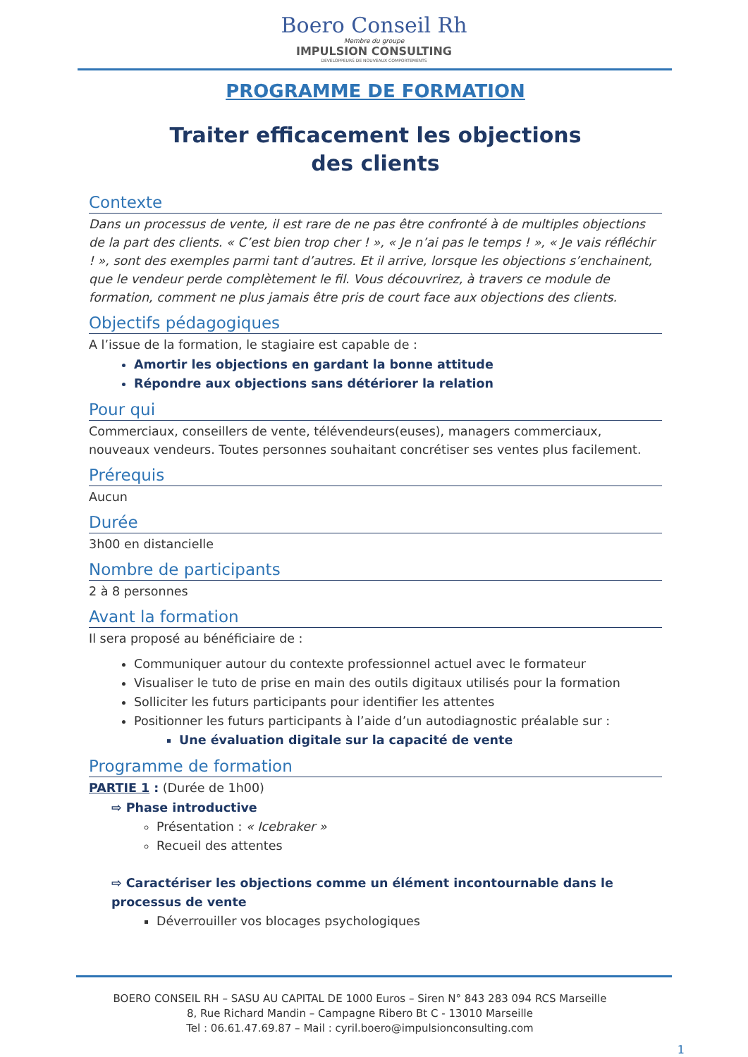Boero Conseil Rh
Membre du groupe
IMPULSION CONSULTING
DEVELOPPEURS DE NOUVEAUX COMPORTEMENTS
PROGRAMME DE FORMATION
Traiter efficacement les objections
des clients
Contexte
Dans un processus de vente, il est rare de ne pas être confronté à de multiples objections de la part des clients. « C’est bien trop cher ! », « Je n’ai pas le temps ! », « Je vais réfléchir ! », sont des exemples parmi tant d’autres. Et il arrive, lorsque les objections s’enchainent, que le vendeur perde complètement le fil. Vous découvrirez, à travers ce module de formation, comment ne plus jamais être pris de court face aux objections des clients.
Objectifs pédagogiques
A l’issue de la formation, le stagiaire est capable de :
Amortir les objections en gardant la bonne attitude
Répondre aux objections sans détériorer la relation
Pour qui
Commerciaux, conseillers de vente, télévendeurs(euses), managers commerciaux, nouveaux vendeurs. Toutes personnes souhaitant concrétiser ses ventes plus facilement.
Prérequis
Aucun
Durée
3h00 en distancielle
Nombre de participants
2 à 8 personnes
Avant la formation
Il sera proposé au bénéficiaire de :
Communiquer autour du contexte professionnel actuel avec le formateur
Visualiser le tuto de prise en main des outils digitaux utilisés pour la formation
Solliciter les futurs participants pour identifier les attentes
Positionner les futurs participants à l’aide d’un autodiagnostic préalable sur :
Une évaluation digitale sur la capacité de vente
Programme de formation
PARTIE 1 : (Durée de 1h00)
⇨ Phase introductive
Présentation : « Icebraker »
Recueil des attentes
⇨ Caractériser les objections comme un élément incontournable dans le processus de vente
Déverrouiller vos blocages psychologiques
BOERO CONSEIL RH – SASU AU CAPITAL DE 1000 Euros – Siren N° 843 283 094 RCS Marseille
8, Rue Richard Mandin – Campagne Ribero Bt C - 13010 Marseille
Tel : 06.61.47.69.87 – Mail : cyril.boero@impulsionconsulting.com
1